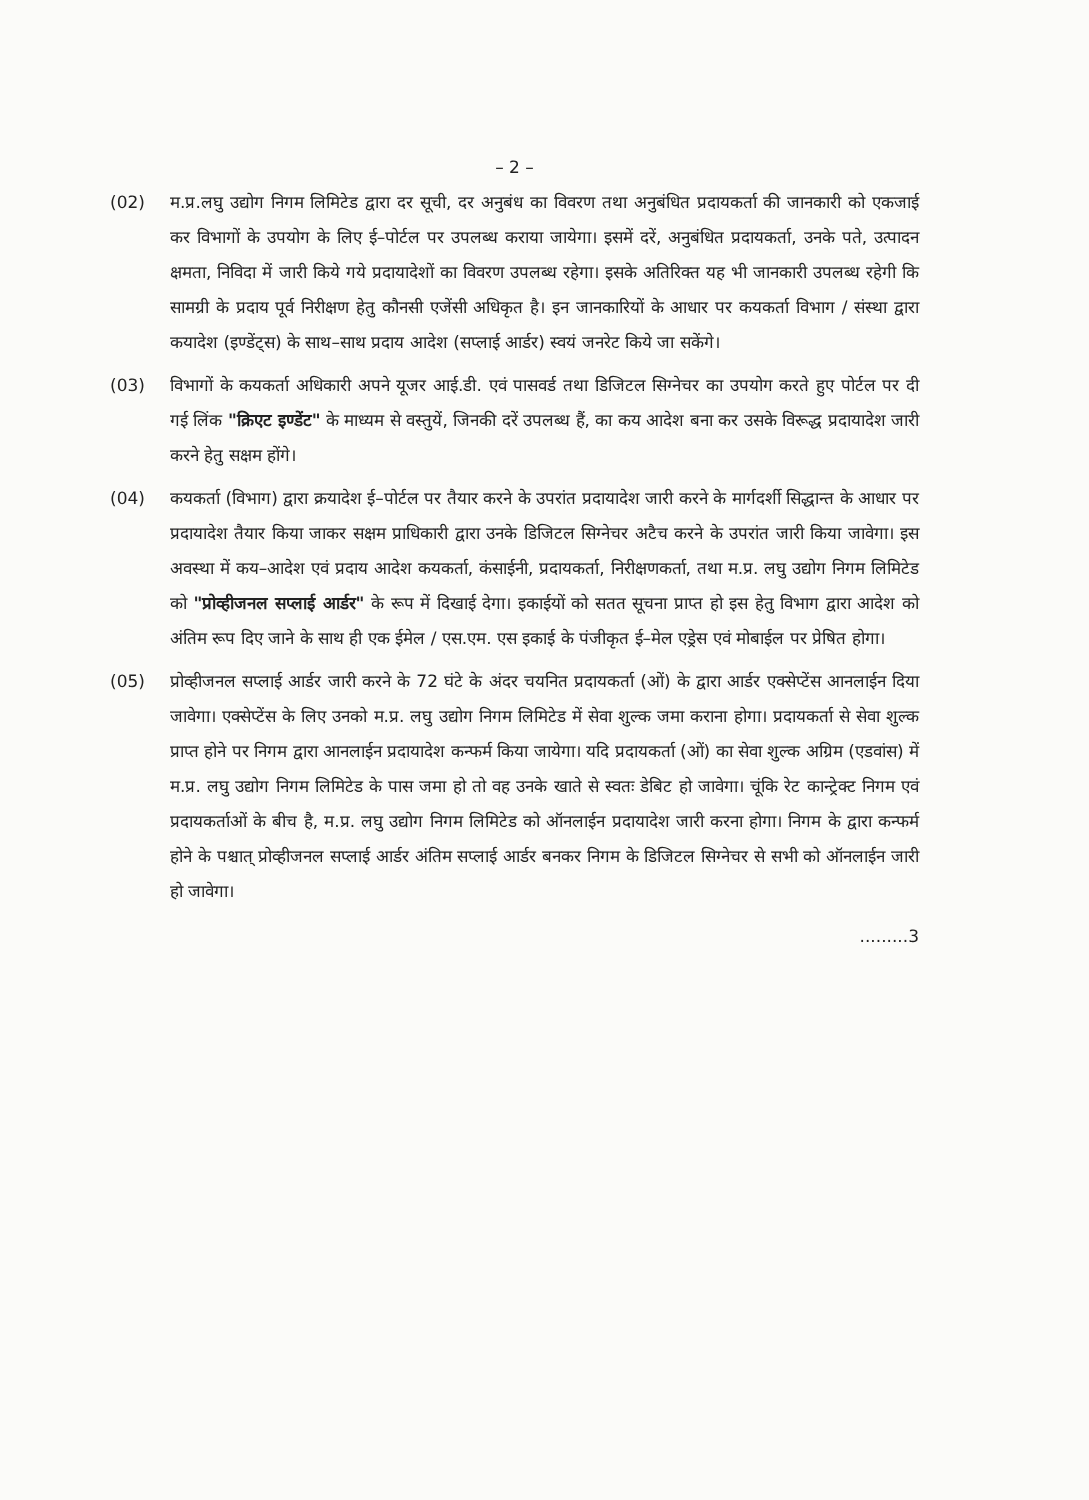– 2 –
(02) म.प्र.लघु उद्योग निगम लिमिटेड द्वारा दर सूची, दर अनुबंध का विवरण तथा अनुबंधित प्रदायकर्ता की जानकारी को एकजाई कर विभागों के उपयोग के लिए ई–पोर्टल पर उपलब्ध कराया जायेगा। इसमें दरें, अनुबंधित प्रदायकर्ता, उनके पते, उत्पादन क्षमता, निविदा में जारी किये गये प्रदायादेशों का विवरण उपलब्ध रहेगा। इसके अतिरिक्त यह भी जानकारी उपलब्ध रहेगी कि सामग्री के प्रदाय पूर्व निरीक्षण हेतु कौनसी एजेंसी अधिकृत है। इन जानकारियों के आधार पर कयकर्ता विभाग / संस्था द्वारा कयादेश (इण्डेंट्स) के साथ–साथ प्रदाय आदेश (सप्लाई आर्डर) स्वयं जनरेट किये जा सकेंगे।
(03) विभागों के कयकर्ता अधिकारी अपने यूजर आई.डी. एवं पासवर्ड तथा डिजिटल सिग्नेचर का उपयोग करते हुए पोर्टल पर दी गई लिंक "क्रिएट इण्डेंट" के माध्यम से वस्तुयें, जिनकी दरें उपलब्ध हैं, का कय आदेश बना कर उसके विरूद्ध प्रदायादेश जारी करने हेतु सक्षम होंगे।
(04) कयकर्ता (विभाग) द्वारा क्रयादेश ई–पोर्टल पर तैयार करने के उपरांत प्रदायादेश जारी करने के मार्गदर्शी सिद्धान्त के आधार पर प्रदायादेश तैयार किया जाकर सक्षम प्राधिकारी द्वारा उनके डिजिटल सिग्नेचर अटैच करने के उपरांत जारी किया जावेगा। इस अवस्था में कय–आदेश एवं प्रदाय आदेश कयकर्ता, कंसाईनी, प्रदायकर्ता, निरीक्षणकर्ता, तथा म.प्र. लघु उद्योग निगम लिमिटेड को "प्रोव्हीजनल सप्लाई आर्डर" के रूप में दिखाई देगा। इकाईयों को सतत सूचना प्राप्त हो इस हेतु विभाग द्वारा आदेश को अंतिम रूप दिए जाने के साथ ही एक ईमेल / एस.एम. एस इकाई के पंजीकृत ई–मेल एड्रेस एवं मोबाईल पर प्रेषित होगा।
(05) प्रोव्हीजनल सप्लाई आर्डर जारी करने के 72 घंटे के अंदर चयनित प्रदायकर्ता (ओं) के द्वारा आर्डर एक्सेप्टेंस आनलाईन दिया जावेगा। एक्सेप्टेंस के लिए उनको म.प्र. लघु उद्योग निगम लिमिटेड में सेवा शुल्क जमा कराना होगा। प्रदायकर्ता से सेवा शुल्क प्राप्त होने पर निगम द्वारा आनलाईन प्रदायादेश कन्फर्म किया जायेगा। यदि प्रदायकर्ता (ओं) का सेवा शुल्क अग्रिम (एडवांस) में म.प्र. लघु उद्योग निगम लिमिटेड के पास जमा हो तो वह उनके खाते से स्वतः डेबिट हो जावेगा। चूंकि रेट कान्ट्रेक्ट निगम एवं प्रदायकर्ताओं के बीच है, म.प्र. लघु उद्योग निगम लिमिटेड को ऑनलाईन प्रदायादेश जारी करना होगा। निगम के द्वारा कन्फर्म होने के पश्चात् प्रोव्हीजनल सप्लाई आर्डर अंतिम सप्लाई आर्डर बनकर निगम के डिजिटल सिग्नेचर से सभी को ऑनलाईन जारी हो जावेगा।
.........3